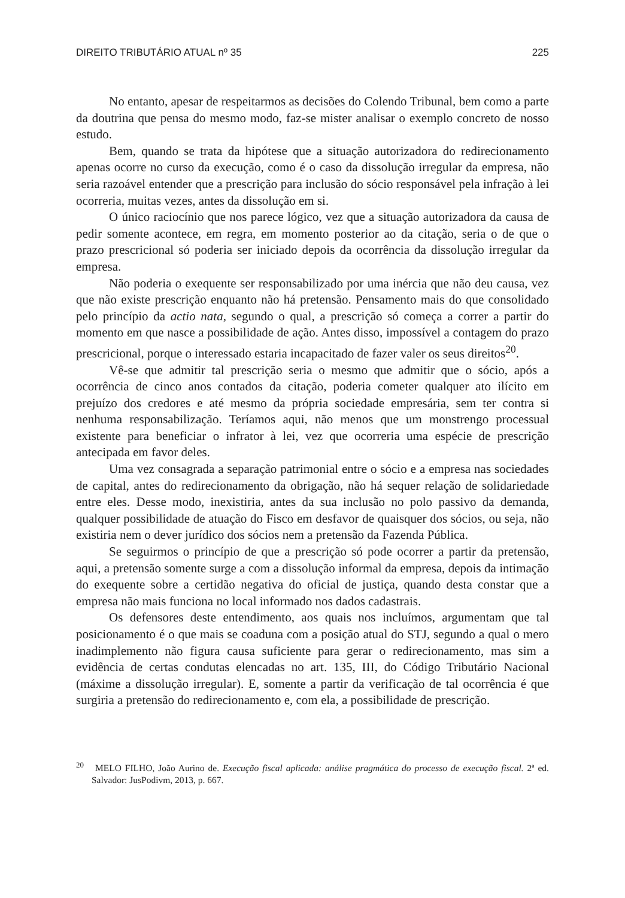DIREITO TRIBUTÁRIO ATUAL nº 35 225
No entanto, apesar de respeitarmos as decisões do Colendo Tribunal, bem como a parte da doutrina que pensa do mesmo modo, faz-se mister analisar o exemplo concreto de nosso estudo.
Bem, quando se trata da hipótese que a situação autorizadora do redirecionamento apenas ocorre no curso da execução, como é o caso da dissolução irregular da empresa, não seria razoável entender que a prescrição para inclusão do sócio responsável pela infração à lei ocorreria, muitas vezes, antes da dissolução em si.
O único raciocínio que nos parece lógico, vez que a situação autorizadora da causa de pedir somente acontece, em regra, em momento posterior ao da citação, seria o de que o prazo prescricional só poderia ser iniciado depois da ocorrência da dissolução irregular da empresa.
Não poderia o exequente ser responsabilizado por uma inércia que não deu causa, vez que não existe prescrição enquanto não há pretensão. Pensamento mais do que consolidado pelo princípio da actio nata, segundo o qual, a prescrição só começa a correr a partir do momento em que nasce a possibilidade de ação. Antes disso, impossível a contagem do prazo prescricional, porque o interessado estaria incapacitado de fazer valer os seus direitos<sup>20</sup>.
Vê-se que admitir tal prescrição seria o mesmo que admitir que o sócio, após a ocorrência de cinco anos contados da citação, poderia cometer qualquer ato ilícito em prejuízo dos credores e até mesmo da própria sociedade empresária, sem ter contra si nenhuma responsabilização. Teríamos aqui, não menos que um monstrengo processual existente para beneficiar o infrator à lei, vez que ocorreria uma espécie de prescrição antecipada em favor deles.
Uma vez consagrada a separação patrimonial entre o sócio e a empresa nas sociedades de capital, antes do redirecionamento da obrigação, não há sequer relação de solidariedade entre eles. Desse modo, inexistiria, antes da sua inclusão no polo passivo da demanda, qualquer possibilidade de atuação do Fisco em desfavor de quaisquer dos sócios, ou seja, não existiria nem o dever jurídico dos sócios nem a pretensão da Fazenda Pública.
Se seguirmos o princípio de que a prescrição só pode ocorrer a partir da pretensão, aqui, a pretensão somente surge a com a dissolução informal da empresa, depois da intimação do exequente sobre a certidão negativa do oficial de justiça, quando desta constar que a empresa não mais funciona no local informado nos dados cadastrais.
Os defensores deste entendimento, aos quais nos incluímos, argumentam que tal posicionamento é o que mais se coaduna com a posição atual do STJ, segundo a qual o mero inadimplemento não figura causa suficiente para gerar o redirecionamento, mas sim a evidência de certas condutas elencadas no art. 135, III, do Código Tributário Nacional (máxime a dissolução irregular). E, somente a partir da verificação de tal ocorrência é que surgiria a pretensão do redirecionamento e, com ela, a possibilidade de prescrição.
<sup>20</sup> MELO FILHO, João Aurino de. Execução fiscal aplicada: análise pragmática do processo de execução fiscal. 2ª ed. Salvador: JusPodivm, 2013, p. 667.